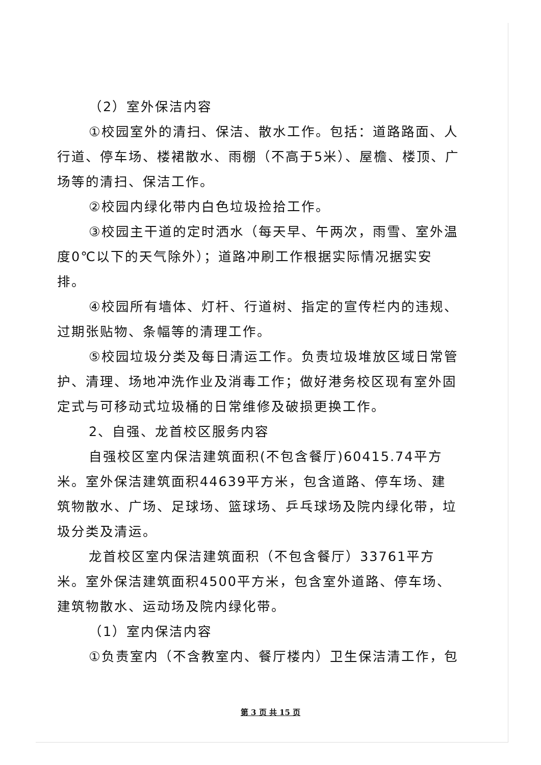（2）室外保洁内容
①校园室外的清扫、保洁、散水工作。包括：道路路面、人行道、停车场、楼裙散水、雨棚（不高于5米）、屋檐、楼顶、广场等的清扫、保洁工作。
②校园内绿化带内白色垃圾捡拾工作。
③校园主干道的定时洒水（每天早、午两次，雨雪、室外温度0℃以下的天气除外）；道路冲刷工作根据实际情况据实安排。
④校园所有墙体、灯杆、行道树、指定的宣传栏内的违规、过期张贴物、条幅等的清理工作。
⑤校园垃圾分类及每日清运工作。负责垃圾堆放区域日常管护、清理、场地冲洗作业及消毒工作；做好港务校区现有室外固定式与可移动式垃圾桶的日常维修及破损更换工作。
2、自强、龙首校区服务内容
自强校区室内保洁建筑面积(不包含餐厅)60415.74平方米。室外保洁建筑面积44639平方米，包含道路、停车场、建筑物散水、广场、足球场、篮球场、乒乓球场及院内绿化带，垃圾分类及清运。
龙首校区室内保洁建筑面积（不包含餐厅）33761平方米。室外保洁建筑面积4500平方米，包含室外道路、停车场、建筑物散水、运动场及院内绿化带。
（1）室内保洁内容
①负责室内（不含教室内、餐厅楼内）卫生保洁清工作，包
第 3 页 共 15 页